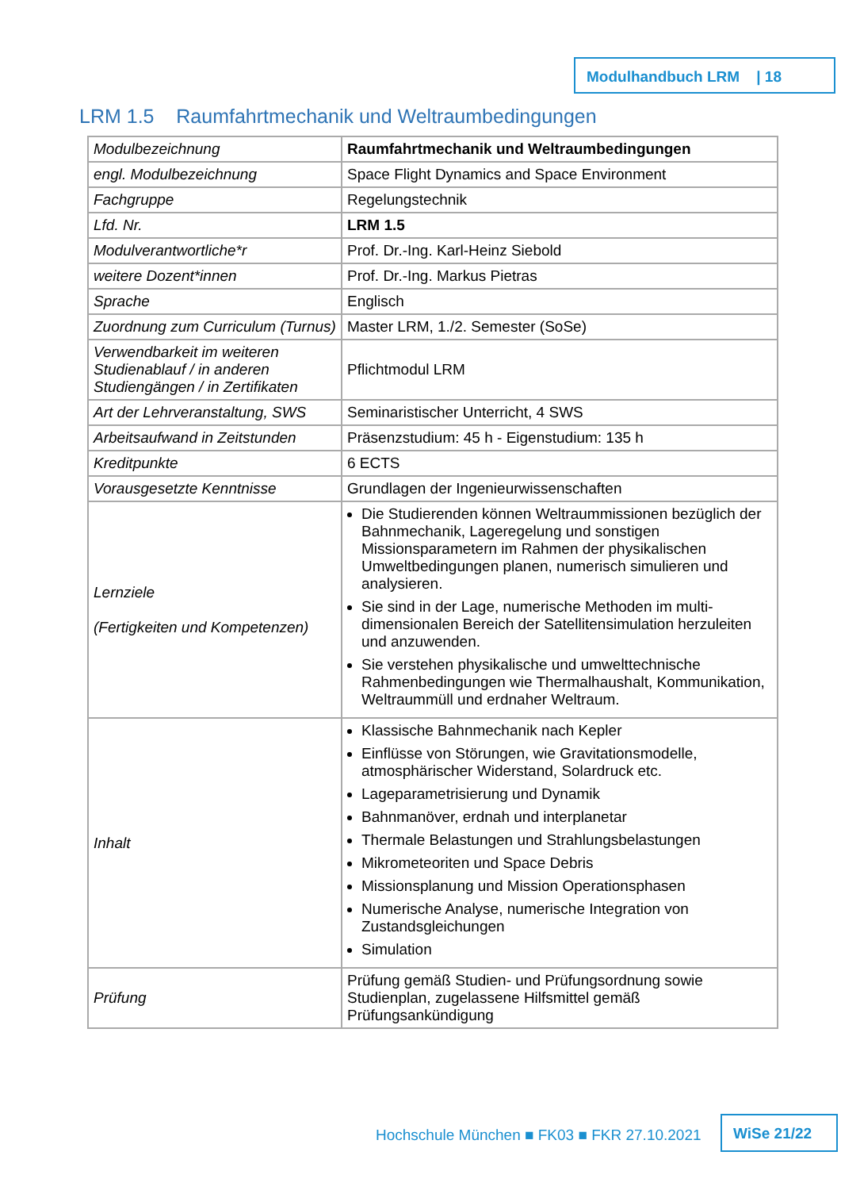Modulhandbuch LRM | 18
LRM 1.5 Raumfahrtmechanik und Weltraumbedingungen
| Modulbezeichnung | Raumfahrtmechanik und Weltraumbedingungen |
| engl. Modulbezeichnung | Space Flight Dynamics and Space Environment |
| Fachgruppe | Regelungstechnik |
| Lfd. Nr. | LRM 1.5 |
| Modulverantwortliche*r | Prof. Dr.-Ing. Karl-Heinz Siebold |
| weitere Dozent*innen | Prof. Dr.-Ing. Markus Pietras |
| Sprache | Englisch |
| Zuordnung zum Curriculum (Turnus) | Master LRM, 1./2. Semester (SoSe) |
| Verwendbarkeit im weiteren Studienablauf / in anderen Studiengängen / in Zertifikaten | Pflichtmodul LRM |
| Art der Lehrveranstaltung, SWS | Seminaristischer Unterricht, 4 SWS |
| Arbeitsaufwand in Zeitstunden | Präsenzstudium: 45 h - Eigenstudium: 135 h |
| Kreditpunkte | 6 ECTS |
| Vorausgesetzte Kenntnisse | Grundlagen der Ingenieurwissenschaften |
| Lernziele (Fertigkeiten und Kompetenzen) | Die Studierenden können Weltraummissionen bezüglich der Bahnmechanik, Lageregelung und sonstigen Missionsparametern im Rahmen der physikalischen Umweltbedingungen planen, numerisch simulieren und analysieren. Sie sind in der Lage, numerische Methoden im multi-dimensionalen Bereich der Satellitensimulation herzuleiten und anzuwenden. Sie verstehen physikalische und umwelttechnische Rahmenbedingungen wie Thermalhaushalt, Kommunikation, Weltraummüll und erdnaher Weltraum. |
| Inhalt | Klassische Bahnmechanik nach Kepler Einflüsse von Störungen, wie Gravitationsmodelle, atmosphärischer Widerstand, Solardruck etc. Lageparametrisierung und Dynamik Bahnmanöver, erdnah und interplanetar Thermale Belastungen und Strahlungsbelastungen Mikrometeoriten und Space Debris Missionsplanung und Mission Operationsphasen Numerische Analyse, numerische Integration von Zustandsgleichungen Simulation |
| Prüfung | Prüfung gemäß Studien- und Prüfungsordnung sowie Studienplan, zugelassene Hilfsmittel gemäß Prüfungsankündigung |
Hochschule München ■ FK03 ■ FKR 27.10.2021
WiSe 21/22